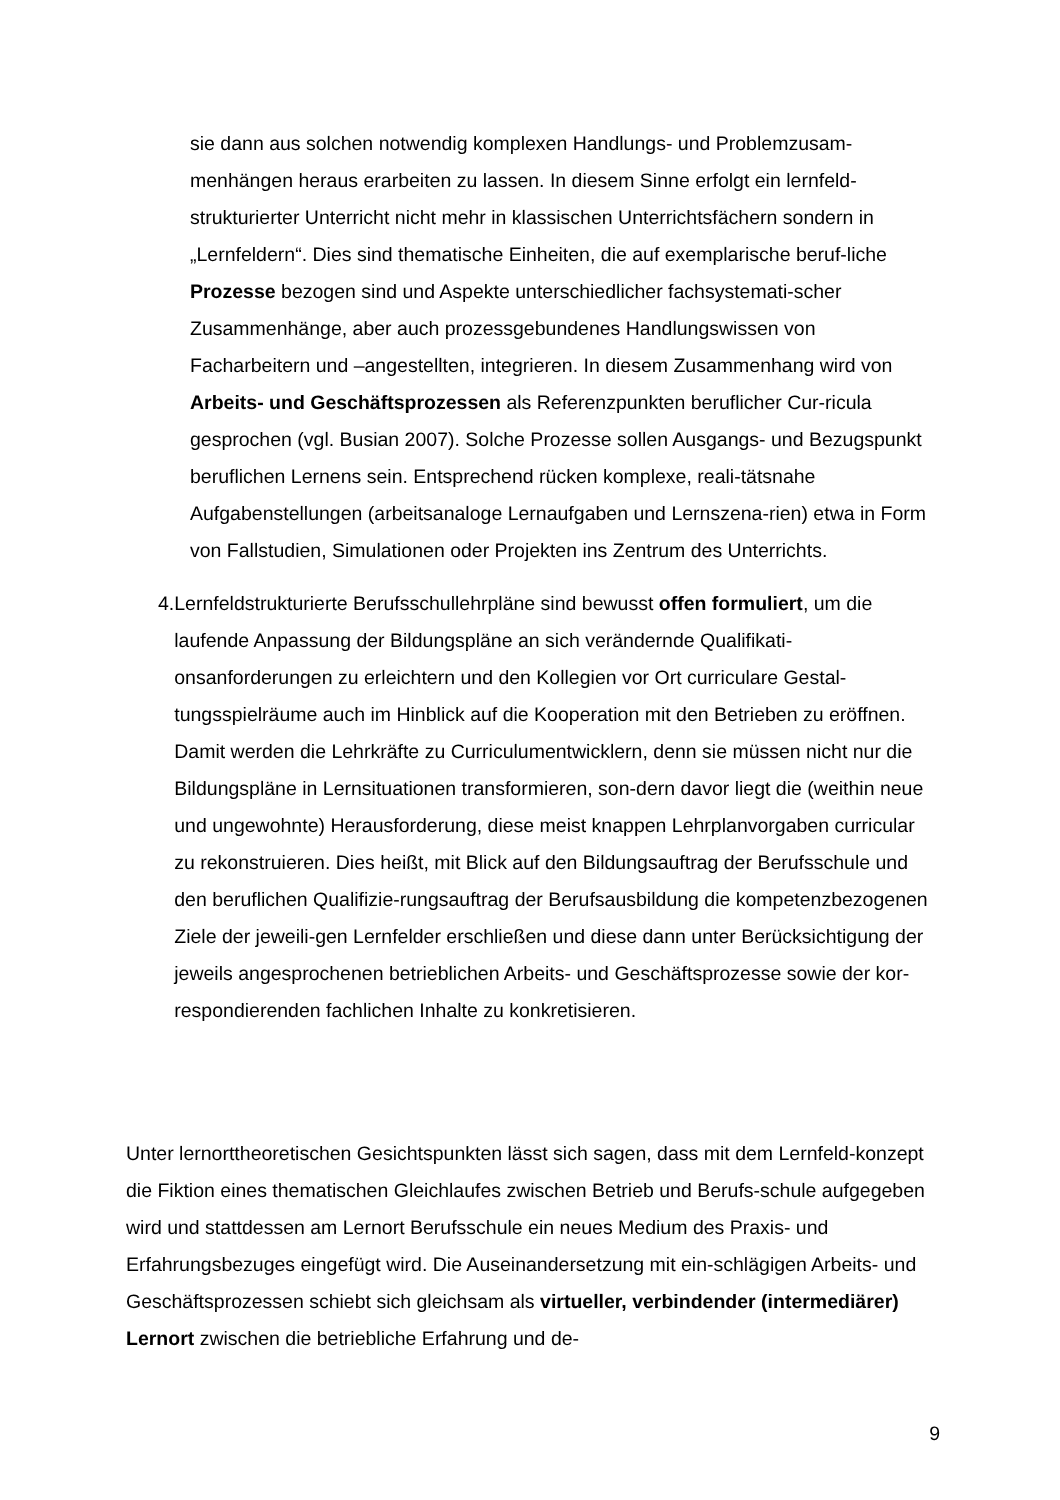sie dann aus solchen notwendig komplexen Handlungs- und Problemzusam-menhängen heraus erarbeiten zu lassen. In diesem Sinne erfolgt ein lernfeld-strukturierter Unterricht nicht mehr in klassischen Unterrichtsfächern sondern in „Lernfeldern“. Dies sind thematische Einheiten, die auf exemplarische beruf-liche Prozesse bezogen sind und Aspekte unterschiedlicher fachsystemati-scher Zusammenhänge, aber auch prozessgebundenes Handlungswissen von Facharbeitern und –angestellten, integrieren. In diesem Zusammenhang wird von Arbeits- und Geschäftsprozessen als Referenzpunkten beruflicher Cur-ricula gesprochen (vgl. Busian 2007). Solche Prozesse sollen Ausgangs- und Bezugspunkt beruflichen Lernens sein. Entsprechend rücken komplexe, reali-tätsnahe Aufgabenstellungen (arbeitsanaloge Lernaufgaben und Lernszena-rien) etwa in Form von Fallstudien, Simulationen oder Projekten ins Zentrum des Unterrichts.
4. Lernfeldstrukturierte Berufsschullehrpläne sind bewusst offen formuliert, um die laufende Anpassung der Bildungspläne an sich verändernde Qualifikati-onsanforderungen zu erleichtern und den Kollegien vor Ort curriculare Gestal-tungsspielräume auch im Hinblick auf die Kooperation mit den Betrieben zu eröffnen. Damit werden die Lehrkräfte zu Curriculumentwicklern, denn sie müssen nicht nur die Bildungspläne in Lernsituationen transformieren, son-dern davor liegt die (weithin neue und ungewohnte) Herausforderung, diese meist knappen Lehrplanvorgaben curricular zu rekonstruieren. Dies heißt, mit Blick auf den Bildungsauftrag der Berufsschule und den beruflichen Qualifizie-rungsauftrag der Berufsausbildung die kompetenzbezogenen Ziele der jeweili-gen Lernfelder erschließen und diese dann unter Berücksichtigung der jeweils angesprochenen betrieblichen Arbeits- und Geschäftsprozesse sowie der kor-respondierenden fachlichen Inhalte zu konkretisieren.
Unter lernorttheoretischen Gesichtspunkten lässt sich sagen, dass mit dem Lernfeld-konzept die Fiktion eines thematischen Gleichlaufes zwischen Betrieb und Berufs-schule aufgegeben wird und stattdessen am Lernort Berufsschule ein neues Medium des Praxis- und Erfahrungsbezuges eingefügt wird. Die Auseinandersetzung mit ein-schlägigen Arbeits- und Geschäftsprozessen schiebt sich gleichsam als virtueller, verbindender (intermediärer) Lernort zwischen die betriebliche Erfahrung und de-
9